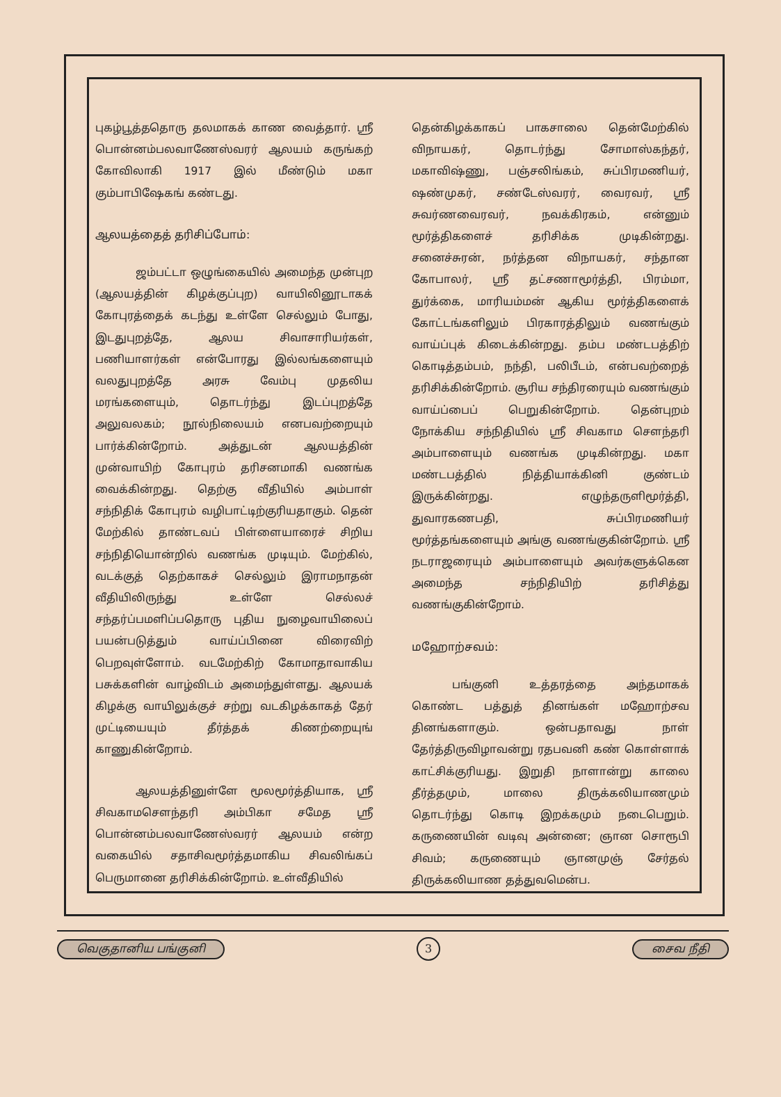புகழ்பூத்ததொரு தலமாகக் காண வைத்தார். ஸ்ரீ பொன்னம்பலவாணேஸ்வரர் ஆலயம் கருங்கற் கோவிலாகி 1917 இல் மீண்டும் மகா கும்பாபிஷேகங் கண்டது.
ஆலயத்தைத் தரிசிப்போம்:
ஜம்பட்டா ஒழுங்கையில் அமைந்த முன்புற (ஆலயத்தின் கிழக்குப்புற) வாயிலினூடாகக் கோபுரத்தைக் கடந்து உள்ளே செல்லும் போது, இடதுபுறத்தே, ஆலய சிவாசாரியர்கள், பணியாளர்கள் என்போரது இல்லங்களையும் வலதுபுறத்தே அரசு வேம்பு முதலிய மரங்களையும், தொடர்ந்து இடப்புறத்தே அலுவலகம்; நூல்நிலையம் எனபவற்றையும் பார்க்கின்றோம். அத்துடன் ஆலயத்தின் முன்வாயிற் கோபுரம் தரிசனமாகி வணங்க வைக்கின்றது. தெற்கு வீதியில் அம்பாள் சந்நிதிக் கோபுரம் வழிபாட்டிற்குரியதாகும். தென் மேற்கில் தாண்டவப் பிள்ளையாரைச் சிறிய சந்நிதியொன்றில் வணங்க முடியும். மேற்கில், வடக்குத் தெற்காகச் செல்லும் இராமநாதன் வீதியிலிருந்து உள்ளே செல்லச் சந்தர்ப்பமளிப்பதொரு புதிய நுழைவாயிலைப் பயன்படுத்தும் வாய்ப்பினை விரைவிற் பெறவுள்ளோம். வடமேற்கிற் கோமாதாவாகிய பசுக்களின் வாழ்விடம் அமைந்துள்ளது. ஆலயக் கிழக்கு வாயிலுக்குச் சற்று வடகிழக்காகத் தேர் முட்டியையும் தீர்த்தக் கிணற்றையுங் காணுகின்றோம்.
ஆலயத்தினுள்ளே மூலமூர்த்தியாக, ஸ்ரீ சிவகாமசௌந்தரி அம்பிகா சமேத ஸ்ரீ பொன்னம்பலவாணேஸ்வரர் ஆலயம் என்ற வகையில் சதாசிவமூர்த்தமாகிய சிவலிங்கப் பெருமானை தரிசிக்கின்றோம். உள்வீதியில்
தென்கிழக்காகப் பாகசாலை தென்மேற்கில் விநாயகர், தொடர்ந்து சோமாஸ்கந்தர், மகாவிஷ்ணு, பஞ்சலிங்கம், சுப்பிரமணியர், ஷண்முகர், சண்டேஸ்வரர், வைரவர், ஸ்ரீ சுவர்ணவைரவர், நவக்கிரகம், என்னும் மூர்த்திகளைச் தரிசிக்க முடிகின்றது. சனைச்சுரன், நர்த்தன விநாயகர், சந்தான கோபாலர், ஸ்ரீ தட்சணாமூர்த்தி, பிரம்மா, துர்க்கை, மாரியம்மன் ஆகிய மூர்த்திகளைக் கோட்டங்களிலும் பிரகாரத்திலும் வணங்கும் வாய்ப்புக் கிடைக்கின்றது. தம்ப மண்டபத்திற் கொடித்தம்பம், நந்தி, பலிபீடம், என்பவற்றைத் தரிசிக்கின்றோம். சூரிய சந்திரரையும் வணங்கும் வாய்ப்பைப் பெறுகின்றோம். தென்புறம் நோக்கிய சந்நிதியில் ஸ்ரீ சிவகாம சௌந்தரி அம்பாளையும் வணங்க முடிகின்றது. மகா மண்டபத்தில் நித்தியாக்கினி குண்டம் இருக்கின்றது. எழுந்தருளிமூர்த்தி, துவாரகணபதி, சுப்பிரமணியர் மூர்த்தங்களையும் அங்கு வணங்குகின்றோம். ஸ்ரீ நடராஜரையும் அம்பாளையும் அவர்களுக்கென அமைந்த சந்நிதியிற் தரிசித்து வணங்குகின்றோம்.
மஹோற்சவம்:
பங்குனி உத்தரத்தை அந்தமாகக் கொண்ட பத்துத் தினங்கள் மஹோற்சவ தினங்களாகும். ஒன்பதாவது நாள் தேர்த்திருவிழாவன்று ரதபவனி கண் கொள்ளாக் காட்சிக்குரியது. இறுதி நாளான்று காலை தீர்த்தமும், மாலை திருக்கலியாணமும் தொடர்ந்து கொடி இறக்கமும் நடைபெறும். கருணையின் வடிவு அன்னை; ஞான சொரூபி சிவம்; கருணையும் ஞானமுஞ் சேர்தல் திருக்கலியாண தத்துவமென்ப.
வெகுதானிய பங்குனி 3 சைவ நீதி